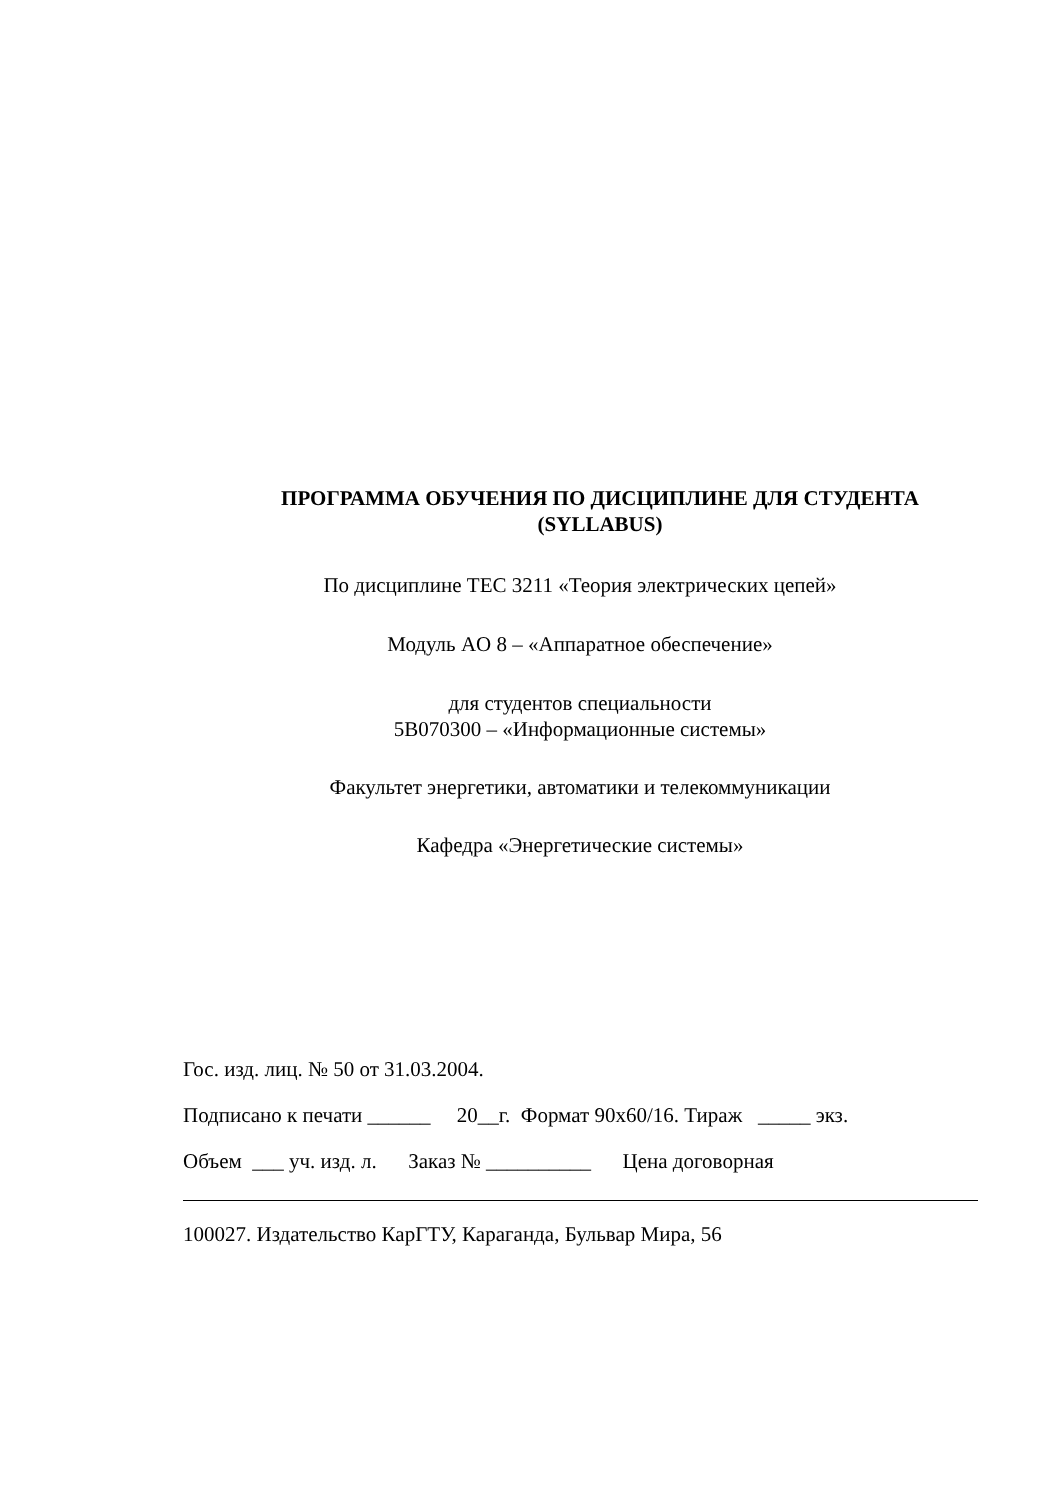ПРОГРАММА ОБУЧЕНИЯ ПО ДИСЦИПЛИНЕ ДЛЯ СТУДЕНТА
(SYLLABUS)
По дисциплине TEC 3211 «Теория электрических цепей»
Модуль AO 8 – «Аппаратное обеспечение»
для студентов специальности
5В070300 – «Информационные системы»
Факультет энергетики, автоматики и телекоммуникации
Кафедра «Энергетические системы»
Гос. изд. лиц. № 50 от 31.03.2004.
Подписано к печати ______ 20__г. Формат 90х60/16. Тираж _____ экз.
Объем ___ уч. изд. л. Заказ № __________ Цена договорная
100027. Издательство КарГТУ, Караганда, Бульвар Мира, 56